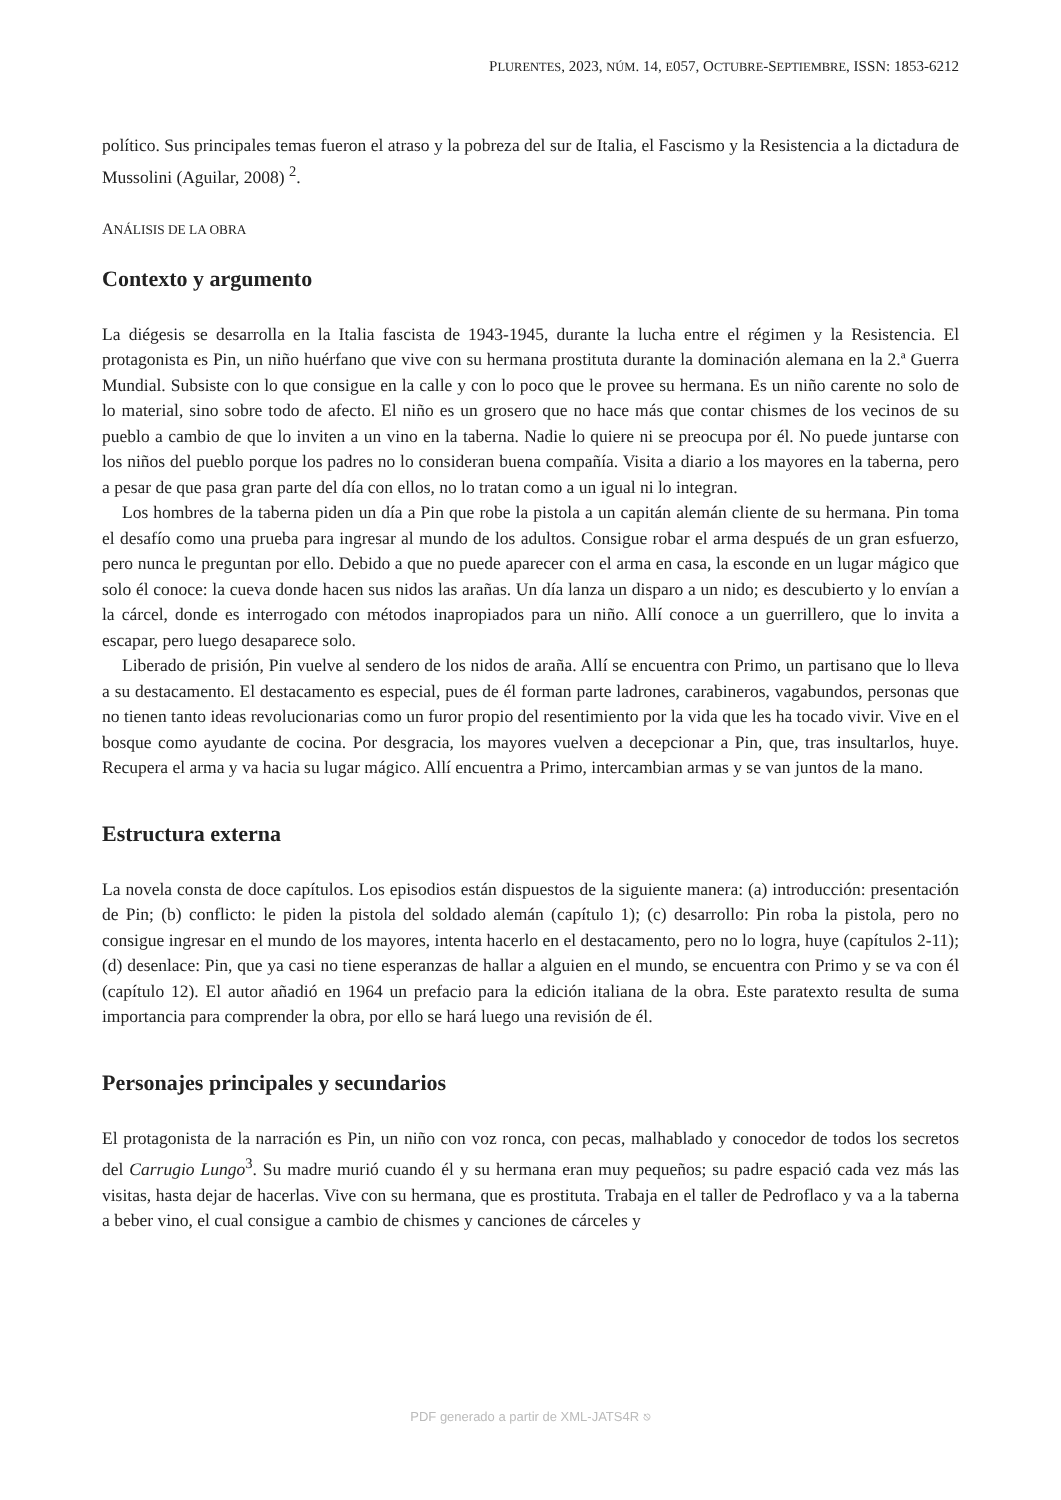PLURENTES, 2023, NÚM. 14, E057, OCTUBRE-SEPTIEMBRE, ISSN: 1853-6212
político. Sus principales temas fueron el atraso y la pobreza del sur de Italia, el Fascismo y la Resistencia a la dictadura de Mussolini (Aguilar, 2008) <sup>2</sup>.
ANÁLISIS DE LA OBRA
Contexto y argumento
La diégesis se desarrolla en la Italia fascista de 1943-1945, durante la lucha entre el régimen y la Resistencia. El protagonista es Pin, un niño huérfano que vive con su hermana prostituta durante la dominación alemana en la 2.ª Guerra Mundial. Subsiste con lo que consigue en la calle y con lo poco que le provee su hermana. Es un niño carente no solo de lo material, sino sobre todo de afecto. El niño es un grosero que no hace más que contar chismes de los vecinos de su pueblo a cambio de que lo inviten a un vino en la taberna. Nadie lo quiere ni se preocupa por él. No puede juntarse con los niños del pueblo porque los padres no lo consideran buena compañía. Visita a diario a los mayores en la taberna, pero a pesar de que pasa gran parte del día con ellos, no lo tratan como a un igual ni lo integran.
Los hombres de la taberna piden un día a Pin que robe la pistola a un capitán alemán cliente de su hermana. Pin toma el desafío como una prueba para ingresar al mundo de los adultos. Consigue robar el arma después de un gran esfuerzo, pero nunca le preguntan por ello. Debido a que no puede aparecer con el arma en casa, la esconde en un lugar mágico que solo él conoce: la cueva donde hacen sus nidos las arañas. Un día lanza un disparo a un nido; es descubierto y lo envían a la cárcel, donde es interrogado con métodos inapropiados para un niño. Allí conoce a un guerrillero, que lo invita a escapar, pero luego desaparece solo.
Liberado de prisión, Pin vuelve al sendero de los nidos de araña. Allí se encuentra con Primo, un partisano que lo lleva a su destacamento. El destacamento es especial, pues de él forman parte ladrones, carabineros, vagabundos, personas que no tienen tanto ideas revolucionarias como un furor propio del resentimiento por la vida que les ha tocado vivir. Vive en el bosque como ayudante de cocina. Por desgracia, los mayores vuelven a decepcionar a Pin, que, tras insultarlos, huye. Recupera el arma y va hacia su lugar mágico. Allí encuentra a Primo, intercambian armas y se van juntos de la mano.
Estructura externa
La novela consta de doce capítulos. Los episodios están dispuestos de la siguiente manera: (a) introducción: presentación de Pin; (b) conflicto: le piden la pistola del soldado alemán (capítulo 1); (c) desarrollo: Pin roba la pistola, pero no consigue ingresar en el mundo de los mayores, intenta hacerlo en el destacamento, pero no lo logra, huye (capítulos 2-11); (d) desenlace: Pin, que ya casi no tiene esperanzas de hallar a alguien en el mundo, se encuentra con Primo y se va con él (capítulo 12). El autor añadió en 1964 un prefacio para la edición italiana de la obra. Este paratexto resulta de suma importancia para comprender la obra, por ello se hará luego una revisión de él.
Personajes principales y secundarios
El protagonista de la narración es Pin, un niño con voz ronca, con pecas, malhablado y conocedor de todos los secretos del Carrugio Lungo<sup>3</sup>. Su madre murió cuando él y su hermana eran muy pequeños; su padre espació cada vez más las visitas, hasta dejar de hacerlas. Vive con su hermana, que es prostituta. Trabaja en el taller de Pedroflaco y va a la taberna a beber vino, el cual consigue a cambio de chismes y canciones de cárceles y
PDF generado a partir de XML-JATS4R ⎋